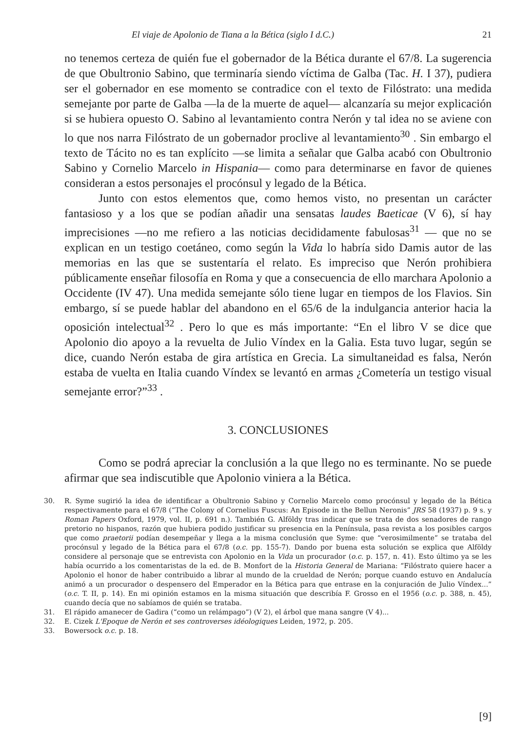El viaje de Apolonio de Tiana a la Bética (siglo I d.C.) 21
no tenemos certeza de quién fue el gobernador de la Bética durante el 67/8. La sugerencia de que Obultronio Sabino, que terminaría siendo víctima de Galba (Tac. H. I 37), pudiera ser el gobernador en ese momento se contradice con el texto de Filóstrato: una medida semejante por parte de Galba —la de la muerte de aquel— alcanzaría su mejor explicación si se hubiera opuesto O. Sabino al levantamiento contra Nerón y tal idea no se aviene con lo que nos narra Filóstrato de un gobernador proclive al levantamiento<sup>30</sup> . Sin embargo el texto de Tácito no es tan explícito —se limita a señalar que Galba acabó con Obultronio Sabino y Cornelio Marcelo in Hispania— como para determinarse en favor de quienes consideran a estos personajes el procónsul y legado de la Bética.
Junto con estos elementos que, como hemos visto, no presentan un carácter fantasioso y a los que se podían añadir una sensatas laudes Baeticae (V 6), sí hay imprecisiones —no me refiero a las noticias decididamente fabulosas<sup>31</sup> — que no se explican en un testigo coetáneo, como según la Vida lo habría sido Damis autor de las memorias en las que se sustentaría el relato. Es impreciso que Nerón prohibiera públicamente enseñar filosofía en Roma y que a consecuencia de ello marchara Apolonio a Occidente (IV 47). Una medida semejante sólo tiene lugar en tiempos de los Flavios. Sin embargo, sí se puede hablar del abandono en el 65/6 de la indulgancia anterior hacia la oposición intelectual<sup>32</sup> . Pero lo que es más importante: “En el libro V se dice que Apolonio dio apoyo a la revuelta de Julio Víndex en la Galia. Esta tuvo lugar, según se dice, cuando Nerón estaba de gira artística en Grecia. La simultaneidad es falsa, Nerón estaba de vuelta en Italia cuando Víndex se levantó en armas ¿Cometería un testigo visual semejante error?”<sup>33</sup> .
3. CONCLUSIONES
Como se podrá apreciar la conclusión a la que llego no es terminante. No se puede afirmar que sea indiscutible que Apolonio viniera a la Bética.
30. R. Syme sugirió la idea de identificar a Obultronio Sabino y Cornelio Marcelo como procónsul y legado de la Bética respectivamente para el 67/8 (“The Colony of Cornelius Fuscus: An Episode in the Bellun Neronis” JRS 58 (1937) p. 9 s. y Roman Papers Oxford, 1979, vol. II, p. 691 n.). También G. Alföldy tras indicar que se trata de dos senadores de rango pretorio no hispanos, razón que hubiera podido justificar su presencia en la Península, pasa revista a los posibles cargos que como praetorii podían desempeñar y llega a la misma conclusión que Syme: que “verosimilmente” se trataba del procónsul y legado de la Bética para el 67/8 (o.c. pp. 155-7). Dando por buena esta solución se explica que Alföldy considere al personaje que se entrevista con Apolonio en la Vida un procurador (o.c. p. 157, n. 41). Esto último ya se les había ocurrido a los comentaristas de la ed. de B. Monfort de la Historia General de Mariana: “Filóstrato quiere hacer a Apolonio el honor de haber contribuido a librar al mundo de la crueldad de Nerón; porque cuando estuvo en Andalucía animó a un procurador o despensero del Emperador en la Bética para que entrase en la conjuración de Julio Víndex...” (o.c. T. II, p. 14). En mi opinión estamos en la misma situación que describía F. Grosso en el 1956 (o.c. p. 388, n. 45), cuando decía que no sabíamos de quién se trataba.
31. El rápido amanecer de Gadira (“como un relámpago”) (V 2), el árbol que mana sangre (V 4)...
32. E. Cizek L'Epoque de Nerón et ses controverses idéologiques Leiden, 1972, p. 205.
33. Bowersock o.c. p. 18.
[9]